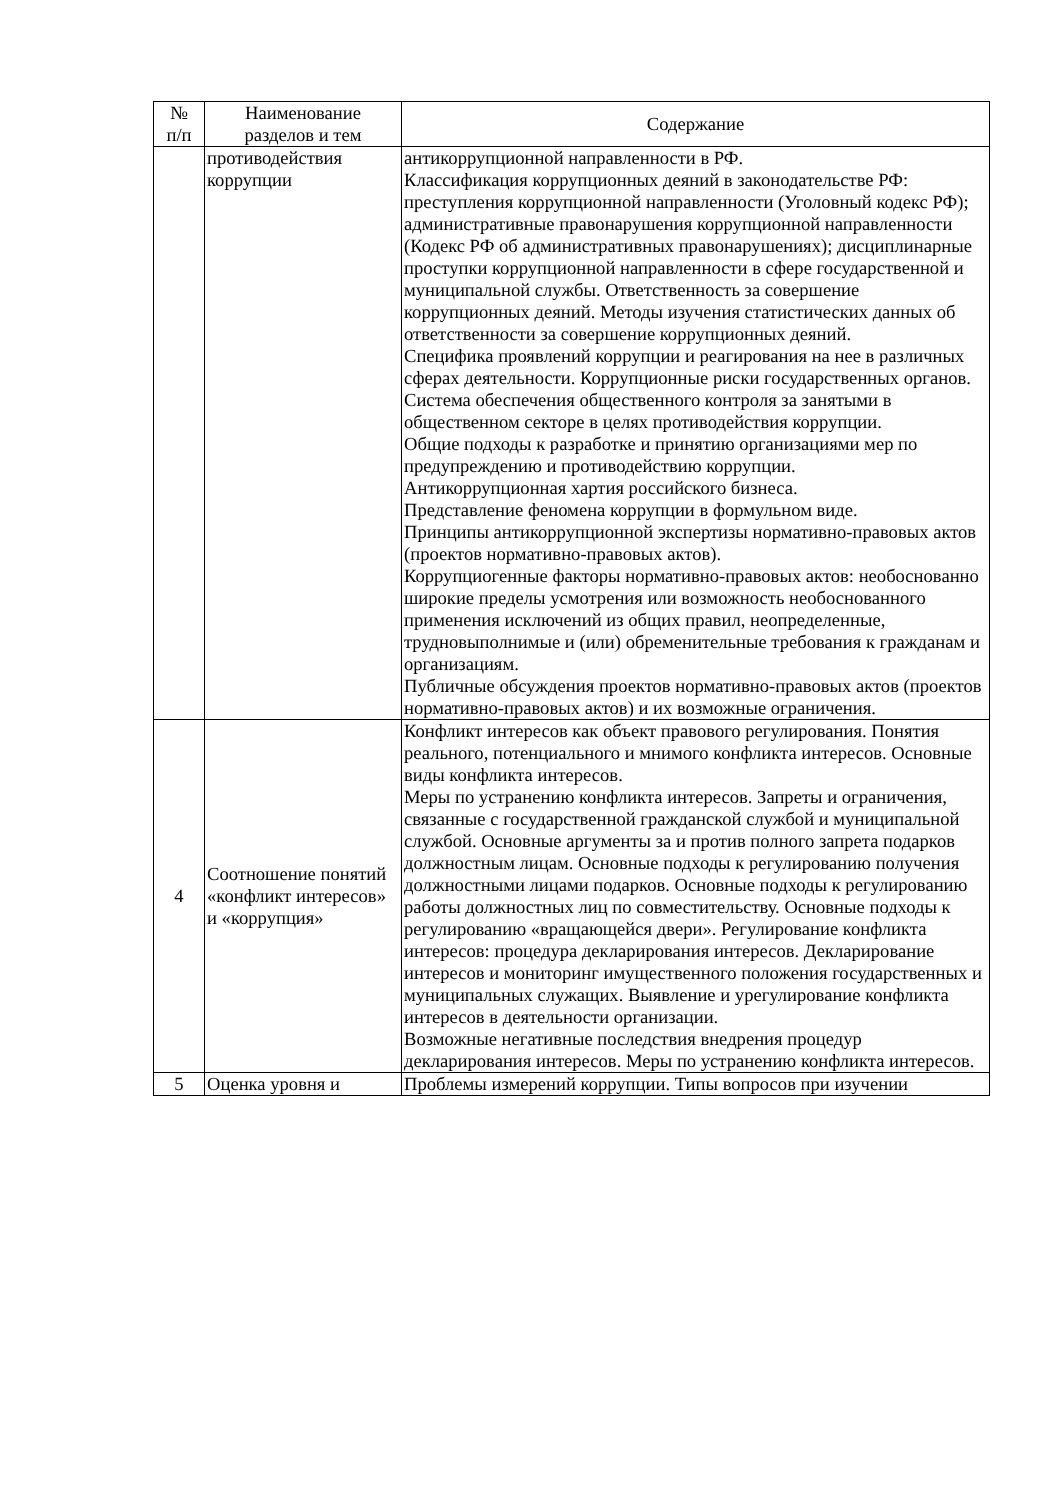| № п/п | Наименование разделов и тем | Содержание |
| --- | --- | --- |
| | противодействия коррупции | антикоррупционной направленности в РФ. Классификация коррупционных деяний в законодательстве РФ: преступления коррупционной направленности (Уголовный кодекс РФ); административные правонарушения коррупционной направленности (Кодекс РФ об административных правонарушениях); дисциплинарные проступки коррупционной направленности в сфере государственной и муниципальной службы. Ответственность за совершение коррупционных деяний. Методы изучения статистических данных об ответственности за совершение коррупционных деяний. Специфика проявлений коррупции и реагирования на нее в различных сферах деятельности. Коррупционные риски государственных органов. Система обеспечения общественного контроля за занятыми в общественном секторе в целях противодействия коррупции. Общие подходы к разработке и принятию организациями мер по предупреждению и противодействию коррупции. Антикоррупционная хартия российского бизнеса. Представление феномена коррупции в формульном виде. Принципы антикоррупционной экспертизы нормативно-правовых актов (проектов нормативно-правовых актов). Коррупциогенные факторы нормативно-правовых актов: необоснованно широкие пределы усмотрения или возможность необоснованного применения исключений из общих правил, неопределенные, трудновыполнимые и (или) обременительные требования к гражданам и организациям. Публичные обсуждения проектов нормативно-правовых актов (проектов нормативно-правовых актов) и их возможные ограничения. |
| 4 | Соотношение понятий «конфликт интересов» и «коррупция» | Конфликт интересов как объект правового регулирования. Понятия реального, потенциального и мнимого конфликта интересов. Основные виды конфликта интересов. Меры по устранению конфликта интересов. Запреты и ограничения, связанные с государственной гражданской службой и муниципальной службой. Основные аргументы за и против полного запрета подарков должностным лицам. Основные подходы к регулированию получения должностными лицами подарков. Основные подходы к регулированию работы должностных лиц по совместительству. Основные подходы к регулированию «вращающейся двери». Регулирование конфликта интересов: процедура декларирования интересов. Декларирование интересов и мониторинг имущественного положения государственных и муниципальных служащих. Выявление и урегулирование конфликта интересов в деятельности организации. Возможные негативные последствия внедрения процедур декларирования интересов. Меры по устранению конфликта интересов. |
| 5 | Оценка уровня и | Проблемы измерений коррупции. Типы вопросов при изучении |